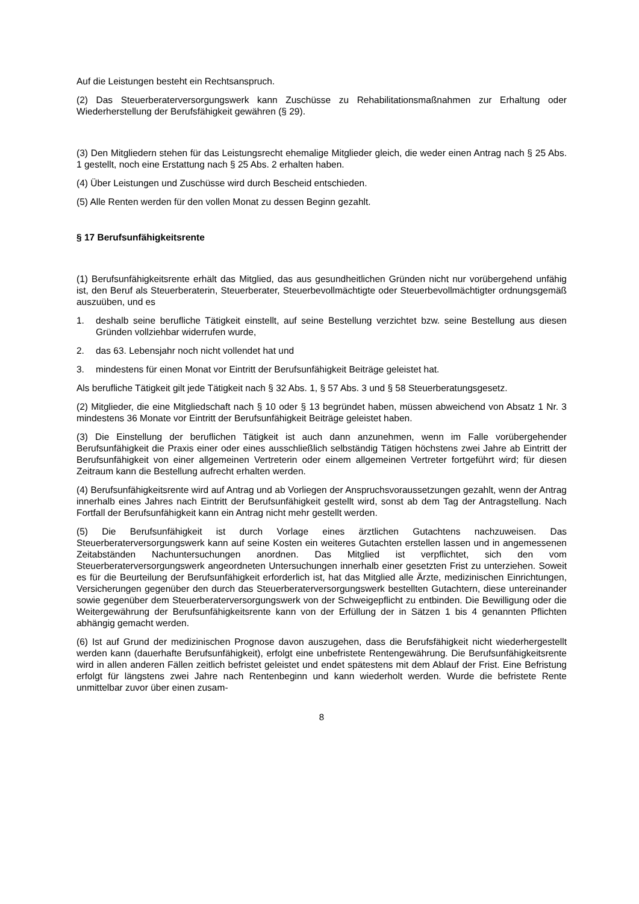Auf die Leistungen besteht ein Rechtsanspruch.
(2) Das Steuerberaterversorgungswerk kann Zuschüsse zu Rehabilitationsmaßnahmen zur Erhaltung oder Wiederherstellung der Berufsfähigkeit gewähren (§ 29).
(3) Den Mitgliedern stehen für das Leistungsrecht ehemalige Mitglieder gleich, die weder einen Antrag nach § 25 Abs. 1 gestellt, noch eine Erstattung nach § 25 Abs. 2 erhalten haben.
(4) Über Leistungen und Zuschüsse wird durch Bescheid entschieden.
(5) Alle Renten werden für den vollen Monat zu dessen Beginn gezahlt.
§ 17 Berufsunfähigkeitsrente
(1) Berufsunfähigkeitsrente erhält das Mitglied, das aus gesundheitlichen Gründen nicht nur vorübergehend unfähig ist, den Beruf als Steuerberaterin, Steuerberater, Steuerbevollmächtigte oder Steuerbevollmächtigter ordnungsgemäß auszuüben, und es
1. deshalb seine berufliche Tätigkeit einstellt, auf seine Bestellung verzichtet bzw. seine Bestellung aus diesen Gründen vollziehbar widerrufen wurde,
2. das 63. Lebensjahr noch nicht vollendet hat und
3. mindestens für einen Monat vor Eintritt der Berufsunfähigkeit Beiträge geleistet hat.
Als berufliche Tätigkeit gilt jede Tätigkeit nach § 32 Abs. 1, § 57 Abs. 3 und § 58 Steuerberatungsgesetz.
(2) Mitglieder, die eine Mitgliedschaft nach § 10 oder § 13 begründet haben, müssen abweichend von Absatz 1 Nr. 3 mindestens 36 Monate vor Eintritt der Berufsunfähigkeit Beiträge geleistet haben.
(3) Die Einstellung der beruflichen Tätigkeit ist auch dann anzunehmen, wenn im Falle vorübergehender Berufsunfähigkeit die Praxis einer oder eines ausschließlich selbständig Tätigen höchstens zwei Jahre ab Eintritt der Berufsunfähigkeit von einer allgemeinen Vertreterin oder einem allgemeinen Vertreter fortgeführt wird; für diesen Zeitraum kann die Bestellung aufrecht erhalten werden.
(4) Berufsunfähigkeitsrente wird auf Antrag und ab Vorliegen der Anspruchsvoraussetzungen gezahlt, wenn der Antrag innerhalb eines Jahres nach Eintritt der Berufsunfähigkeit gestellt wird, sonst ab dem Tag der Antragstellung. Nach Fortfall der Berufsunfähigkeit kann ein Antrag nicht mehr gestellt werden.
(5) Die Berufsunfähigkeit ist durch Vorlage eines ärztlichen Gutachtens nachzuweisen. Das Steuerberaterversorgungswerk kann auf seine Kosten ein weiteres Gutachten erstellen lassen und in angemessenen Zeitabständen Nachuntersuchungen anordnen. Das Mitglied ist verpflichtet, sich den vom Steuerberaterversorgungswerk angeordneten Untersuchungen innerhalb einer gesetzten Frist zu unterziehen. Soweit es für die Beurteilung der Berufsunfähigkeit erforderlich ist, hat das Mitglied alle Ärzte, medizinischen Einrichtungen, Versicherungen gegenüber den durch das Steuerberaterversorgungswerk bestellten Gutachtern, diese untereinander sowie gegenüber dem Steuerberaterversorgungswerk von der Schweigepflicht zu entbinden. Die Bewilligung oder die Weitergewährung der Berufsunfähigkeitsrente kann von der Erfüllung der in Sätzen 1 bis 4 genannten Pflichten abhängig gemacht werden.
(6) Ist auf Grund der medizinischen Prognose davon auszugehen, dass die Berufsfähigkeit nicht wiederhergestellt werden kann (dauerhafte Berufsunfähigkeit), erfolgt eine unbefristete Rentengewährung. Die Berufsunfähigkeitsrente wird in allen anderen Fällen zeitlich befristet geleistet und endet spätestens mit dem Ablauf der Frist. Eine Befristung erfolgt für längstens zwei Jahre nach Rentenbeginn und kann wiederholt werden. Wurde die befristete Rente unmittelbar zuvor über einen zusam-
8